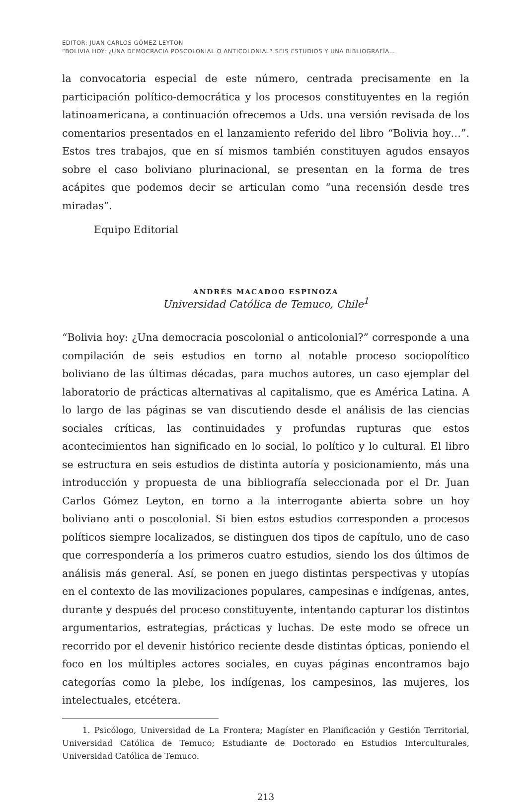EDITOR: JUAN CARLOS GÓMEZ LEYTON
“BOLIVIA HOY: ¿UNA DEMOCRACIA POSCOLONIAL O ANTICOLONIAL? SEIS ESTUDIOS Y UNA BIBLIOGRAFÍA…
la convocatoria especial de este número, centrada precisamente en la participación político-democrática y los procesos constituyentes en la región latinoamericana, a continuación ofrecemos a Uds. una versión revisada de los comentarios presentados en el lanzamiento referido del libro “Bolivia hoy…”. Estos tres trabajos, que en sí mismos también constituyen agudos ensayos sobre el caso boliviano plurinacional, se presentan en la forma de tres acápites que podemos decir se articulan como “una recensión desde tres miradas”.
Equipo Editorial
ANDRÉS MACADOO ESPINOZA
Universidad Católica de Temuco, Chile<sup>1</sup>
“Bolivia hoy: ¿Una democracia poscolonial o anticolonial?” corresponde a una compilación de seis estudios en torno al notable proceso sociopolítico boliviano de las últimas décadas, para muchos autores, un caso ejemplar del laboratorio de prácticas alternativas al capitalismo, que es América Latina. A lo largo de las páginas se van discutiendo desde el análisis de las ciencias sociales críticas, las continuidades y profundas rupturas que estos acontecimientos han significado en lo social, lo político y lo cultural. El libro se estructura en seis estudios de distinta autoría y posicionamiento, más una introducción y propuesta de una bibliografía seleccionada por el Dr. Juan Carlos Gómez Leyton, en torno a la interrogante abierta sobre un hoy boliviano anti o poscolonial. Si bien estos estudios corresponden a procesos políticos siempre localizados, se distinguen dos tipos de capítulo, uno de caso que correspondería a los primeros cuatro estudios, siendo los dos últimos de análisis más general. Así, se ponen en juego distintas perspectivas y utopías en el contexto de las movilizaciones populares, campesinas e indígenas, antes, durante y después del proceso constituyente, intentando capturar los distintos argumentarios, estrategias, prácticas y luchas. De este modo se ofrece un recorrido por el devenir histórico reciente desde distintas ópticas, poniendo el foco en los múltiples actores sociales, en cuyas páginas encontramos bajo categorías como la plebe, los indígenas, los campesinos, las mujeres, los intelectuales, etcétera.
1. Psicólogo, Universidad de La Frontera; Magíster en Planificación y Gestión Territorial, Universidad Católica de Temuco; Estudiante de Doctorado en Estudios Interculturales, Universidad Católica de Temuco.
213